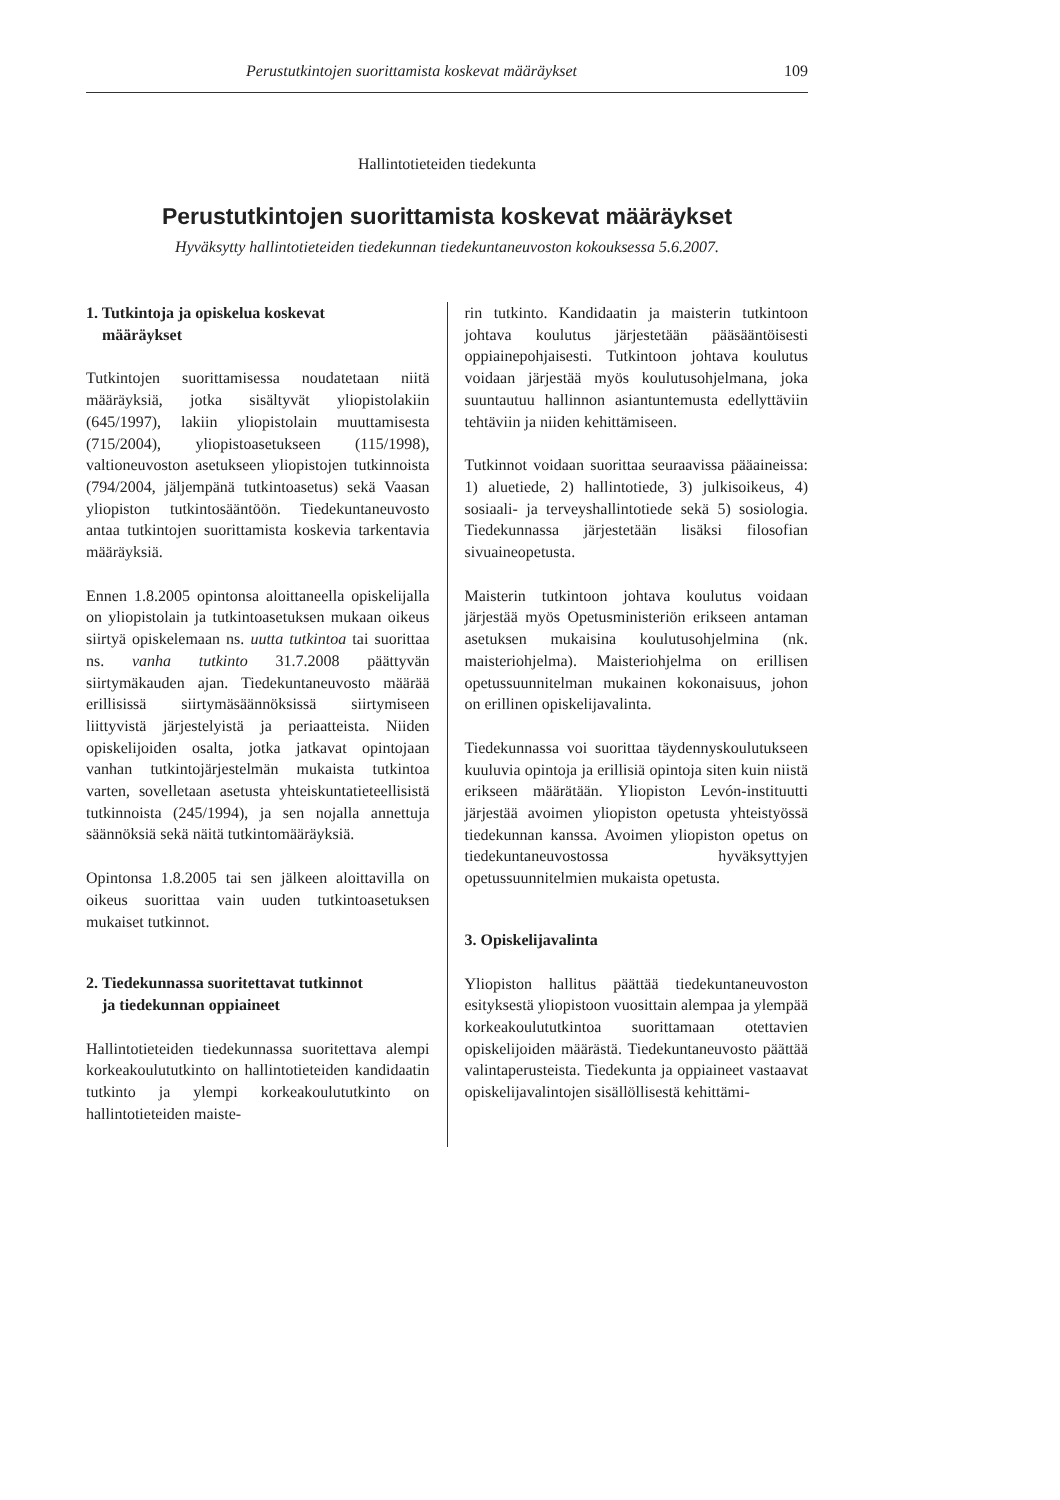Perustutkintojen suorittamista koskevat määräykset 109
Hallintotieteiden tiedekunta
Perustutkintojen suorittamista koskevat määräykset
Hyväksytty hallintotieteiden tiedekunnan tiedekuntaneuvoston kokouksessa 5.6.2007.
1. Tutkintoja ja opiskelua koskevat
määräykset
Tutkintojen suorittamisessa noudatetaan niitä määräyksiä, jotka sisältyvät yliopistolakiin (645/1997), lakiin yliopistolain muuttamisesta (715/2004), yliopistoasetukseen (115/1998), valtioneuvoston asetukseen yliopistojen tutkinnoista (794/2004, jäljempänä tutkintoasetus) sekä Vaasan yliopiston tutkintosääntöön. Tiedekuntaneuvosto antaa tutkintojen suorittamista koskevia tarkentavia määräyksiä.
Ennen 1.8.2005 opintonsa aloittaneella opiskelijalla on yliopistolain ja tutkintoasetuksen mukaan oikeus siirtyä opiskelemaan ns. uutta tutkintoa tai suorittaa ns. vanha tutkinto 31.7.2008 päättyvän siirtymäkauden ajan. Tiedekuntaneuvosto määrää erillisissä siirtymäsäännöksissä siirtymiseen liittyvistä järjestelyistä ja periaatteista. Niiden opiskelijoiden osalta, jotka jatkavat opintojaan vanhan tutkintojärjestelmän mukaista tutkintoa varten, sovelletaan asetusta yhteiskuntatieteellisistä tutkinnoista (245/1994), ja sen nojalla annettuja säännöksiä sekä näitä tutkintomääräyksiä.
Opintonsa 1.8.2005 tai sen jälkeen aloittavilla on oikeus suorittaa vain uuden tutkintoasetuksen mukaiset tutkinnot.
2. Tiedekunnassa suoritettavat tutkinnot
ja tiedekunnan oppiaineet
Hallintotieteiden tiedekunnassa suoritettava alempi korkeakoulututkinto on hallintotieteiden kandidaatin tutkinto ja ylempi korkeakoulututkinto on hallintotieteiden maiste-
rin tutkinto. Kandidaatin ja maisterin tutkintoon johtava koulutus järjestetään pääsääntöisesti oppiainepohjaisesti. Tutkintoon johtava koulutus voidaan järjestää myös koulutusohjelmana, joka suuntautuu hallinnon asiantuntemusta edellyttäviin tehtäviin ja niiden kehittämiseen.
Tutkinnot voidaan suorittaa seuraavissa pääaineissa: 1) aluetiede, 2) hallintotiede, 3) julkisoikeus, 4) sosiaali- ja terveyshallintotiede sekä 5) sosiologia. Tiedekunnassa järjestetään lisäksi filosofian sivuaineopetusta.
Maisterin tutkintoon johtava koulutus voidaan järjestää myös Opetusministeriön erikseen antaman asetuksen mukaisina koulutusohjelmina (nk. maisteriohjelma). Maisteriohjelma on erillisen opetussuunnitelman mukainen kokonaisuus, johon on erillinen opiskelijavalinta.
Tiedekunnassa voi suorittaa täydennyskoulutukseen kuuluvia opintoja ja erillisiä opintoja siten kuin niistä erikseen määrätään. Yliopiston Levón-instituutti järjestää avoimen yliopiston opetusta yhteistyössä tiedekunnan kanssa. Avoimen yliopiston opetus on tiedekuntaneuvostossa hyväksyttyjen opetussuunnitelmien mukaista opetusta.
3. Opiskelijavalinta
Yliopiston hallitus päättää tiedekuntaneuvoston esityksestä yliopistoon vuosittain alempaa ja ylempää korkeakoulututkintoa suorittamaan otettavien opiskelijoiden määrästä. Tiedekuntaneuvosto päättää valintaperusteista. Tiedekunta ja oppiaineet vastaavat opiskelijavalintojen sisällöllisestä kehittämi-